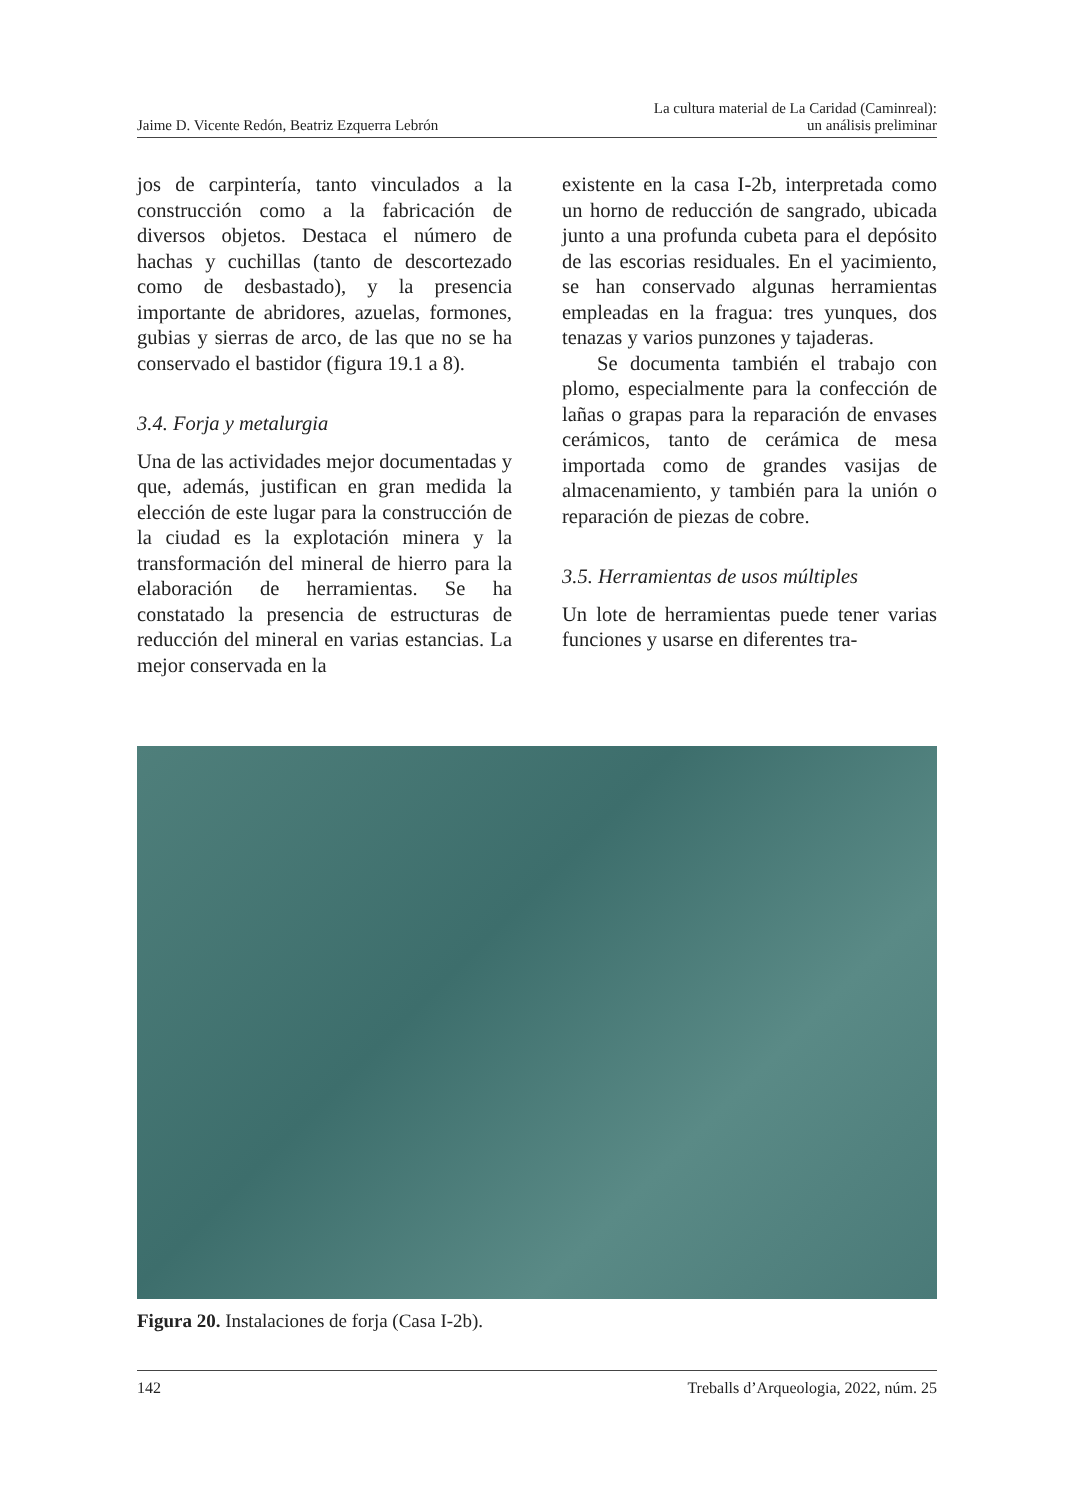Jaime D. Vicente Redón, Beatriz Ezquerra Lebrón La cultura material de La Caridad (Caminreal):
un análisis preliminar
jos de carpintería, tanto vinculados a la construcción como a la fabricación de diversos objetos. Destaca el número de hachas y cuchillas (tanto de descortezado como de desbastado), y la presencia importante de abridores, azuelas, formones, gubias y sierras de arco, de las que no se ha conservado el bastidor (figura 19.1 a 8).
3.4. Forja y metalurgia
Una de las actividades mejor documentadas y que, además, justifican en gran medida la elección de este lugar para la construcción de la ciudad es la explotación minera y la transformación del mineral de hierro para la elaboración de herramientas. Se ha constatado la presencia de estructuras de reducción del mineral en varias estancias. La mejor conservada en la
existente en la casa I-2b, interpretada como un horno de reducción de sangrado, ubicada junto a una profunda cubeta para el depósito de las escorias residuales. En el yacimiento, se han conservado algunas herramientas empleadas en la fragua: tres yunques, dos tenazas y varios punzones y tajaderas.
Se documenta también el trabajo con plomo, especialmente para la confección de lañas o grapas para la reparación de envases cerámicos, tanto de cerámica de mesa importada como de grandes vasijas de almacenamiento, y también para la unión o reparación de piezas de cobre.
3.5. Herramientas de usos múltiples
Un lote de herramientas puede tener varias funciones y usarse en diferentes tra-
Figura 20. Instalaciones de forja (Casa I-2b).
142 Treballs d’Arqueologia, 2022, núm. 25